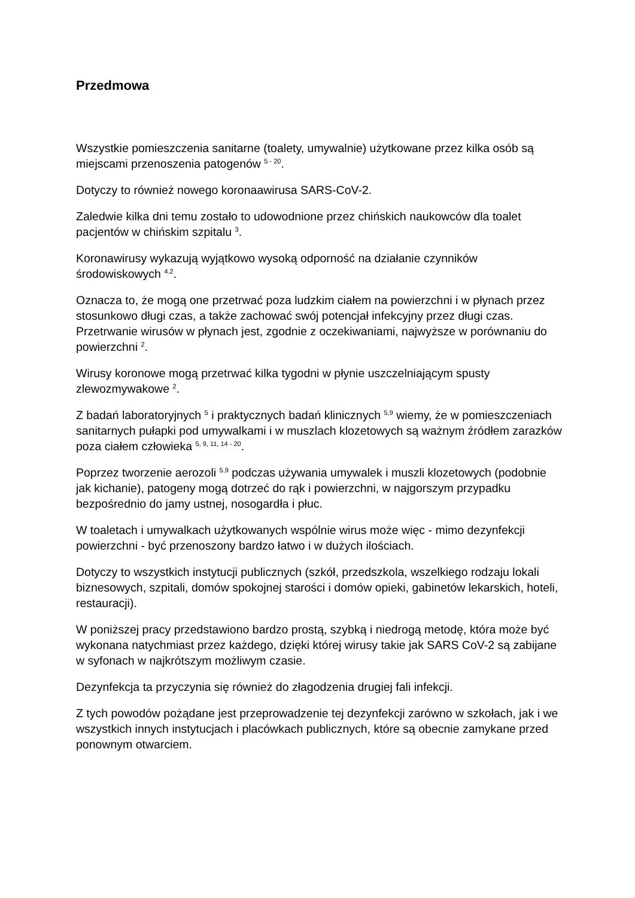Przedmowa
Wszystkie pomieszczenia sanitarne (toalety, umywalnie) użytkowane przez kilka osób są miejscami przenoszenia patogenów <sup>5 - 20</sup>.
Dotyczy to również nowego koronaawirusa SARS-CoV-2.
Zaledwie kilka dni temu zostało to udowodnione przez chińskich naukowców dla toalet pacjentów w chińskim szpitalu <sup>3</sup>.
Koronawirusy wykazują wyjątkowo wysoką odporność na działanie czynników środowiskowych <sup>4.2</sup>.
Oznacza to, że mogą one przetrwać poza ludzkim ciałem na powierzchni i w płynach przez stosunkowo długi czas, a także zachować swój potencjał infekcyjny przez długi czas. Przetrwanie wirusów w płynach jest, zgodnie z oczekiwaniami, najwyższe w porównaniu do powierzchni <sup>2</sup>.
Wirusy koronowe mogą przetrwać kilka tygodni w płynie uszczelniającym spusty zlewozmywakowe <sup>2</sup>.
Z badań laboratoryjnych <sup>5</sup> i praktycznych badań klinicznych <sup>5,9</sup> wiemy, że w pomieszczeniach sanitarnych pułapki pod umywalkami i w muszlach klozetowych są ważnym źródłem zarazków poza ciałem człowieka <sup>5, 9, 11, 14 - 20</sup>.
Poprzez tworzenie aerozoli <sup>5,9</sup> podczas używania umywalek i muszli klozetowych (podobnie jak kichanie), patogeny mogą dotrzeć do rąk i powierzchni, w najgorszym przypadku bezpośrednio do jamy ustnej, nosogardła i płuc.
W toaletach i umywalkach użytkowanych wspólnie wirus może więc - mimo dezynfekcji powierzchni - być przenoszony bardzo łatwo i w dużych ilościach.
Dotyczy to wszystkich instytucji publicznych (szkół, przedszkola, wszelkiego rodzaju lokali biznesowych, szpitali, domów spokojnej starości i domów opieki, gabinetów lekarskich, hoteli, restauracji).
W poniższej pracy przedstawiono bardzo prostą, szybką i niedrogą metodę, która może być wykonana natychmiast przez każdego, dzięki której wirusy takie jak SARS CoV-2 są zabijane w syfonach w najkrótszym możliwym czasie.
Dezynfekcja ta przyczynia się również do złagodzenia drugiej fali infekcji.
Z tych powodów pożądane jest przeprowadzenie tej dezynfekcji zarówno w szkołach, jak i we wszystkich innych instytucjach i placówkach publicznych, które są obecnie zamykane przed ponownym otwarciem.